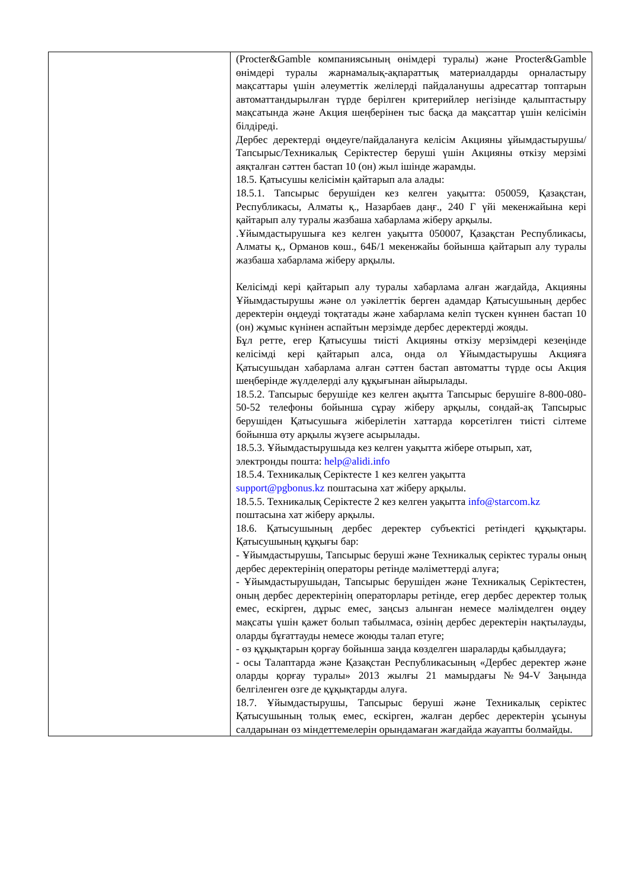| | (Procter&Gamble компаниясының өнімдері туралы) және Procter&Gamble өнімдері туралы жарнамалық-ақпараттық материалдарды орналастыру мақсаттары үшін әлеуметтік желілерді пайдаланушы адресаттар топтарын автоматтандырылған түрде берілген критерийлер негізінде қалыптастыру мақсатында және Акция шеңберінен тыс басқа да мақсаттар үшін келісімін білдіреді. Дербес деректерді өңдеуге/пайдалануға келісім Акцияны ұйымдастырушы/Тапсырыс/Техникалық Серіктестер беруші үшін Акцияны өткізу мерзімі аяқталған сәттен бастап 10 (он) жыл ішінде жарамды. 18.5. Қатысушы келісімін қайтарып ала алады: 18.5.1. Тапсырыс берушіден кез келген уақытта: 050059, Қазақстан, Республикасы, Алматы қ., Назарбаев даңғ., 240 Г үйі мекенжайына кері қайтарып алу туралы жазбаша хабарлама жіберу арқылы. .Ұйымдастырушыға кез келген уақытта 050007, Қазақстан Республикасы, Алматы қ., Орманов көш., 64Б/1 мекенжайы бойынша қайтарып алу туралы жазбаша хабарлама жіберу арқылы. Келісімді кері қайтарып алу туралы хабарлама алған жағдайда, Акцияны Ұйымдастырушы және ол уәкілеттік берген адамдар Қатысушының дербес деректерін өңдеуді тоқтатады және хабарлама келіп түскен күннен бастап 10 (он) жұмыс күнінен аспайтын мерзімде дербес деректерді жояды. Бұл ретте, егер Қатысушы тиісті Акцияны өткізу мерзімдері кезеңінде келісімді кері қайтарып алса, онда ол Ұйымдастырушы Акцияға Қатысушыдан хабарлама алған сәттен бастап автоматты түрде осы Акция шеңберінде жүлделерді алу құқығынан айырылады. 18.5.2. Тапсырыс берушіде кез келген ақытта Тапсырыс берушіге 8-800-080-50-52 телефоны бойынша сұрау жіберу арқылы, сондай-ақ Тапсырыс берушіден Қатысушыға жіберілетін хаттарда көрсетілген тиісті сілтеме бойынша өту арқылы жүзеге асырылады. 18.5.3. Ұйымдастырушыда кез келген уақытта жібере отырып, хат, электронды пошта: help@alidi.info 18.5.4. Техникалық Серіктесте 1 кез келген уақытта support@pgbonus.kz поштасына хат жіберу арқылы. 18.5.5. Техникалық Серіктесте 2 кез келген уақытта info@starcom.kz поштасына хат жіберу арқылы. 18.6. Қатысушының дербес деректер субъектісі ретіндегі құқықтары. Қатысушының құқығы бар: - Ұйымдастырушы, Тапсырыс беруші және Техникалық серіктес туралы оның дербес деректерінің операторы ретінде мәліметтерді алуға; - Ұйымдастырушыдан, Тапсырыс берушіден және Техникалық Серіктестен, оның дербес деректерінің операторлары ретінде, егер дербес деректер толық емес, ескірген, дұрыс емес, заңсыз алынған немесе мәлімделген өңдеу мақсаты үшін қажет болып табылмаса, өзінің дербес деректерін нақтылауды, оларды бұғаттауды немесе жоюды талап етуге; - өз құқықтарын қорғау бойынша заңда көзделген шараларды қабылдауға; - осы Талаптарда және Қазақстан Республикасының «Дербес деректер және оларды қорғау туралы» 2013 жылғы 21 мамырдағы №94-V Заңында белгіленген өзге де құқықтарды алуға. 18.7. Ұйымдастырушы, Тапсырыс беруші және Техникалық серіктес Қатысушының толық емес, ескірген, жалған дербес деректерін ұсынуы салдарынан өз міндеттемелерін орындамаған жағдайда жауапты болмайды. |